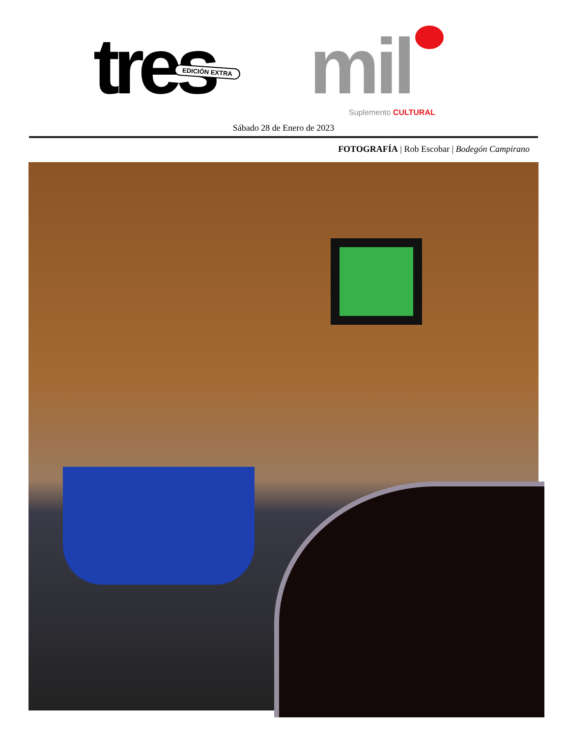tres mil
EDICIÓN EXTRA
Suplemento CULTURAL
Sábado 28 de Enero de 2023
FOTOGRAFÍA | Rob Escobar | Bodegón Campirano